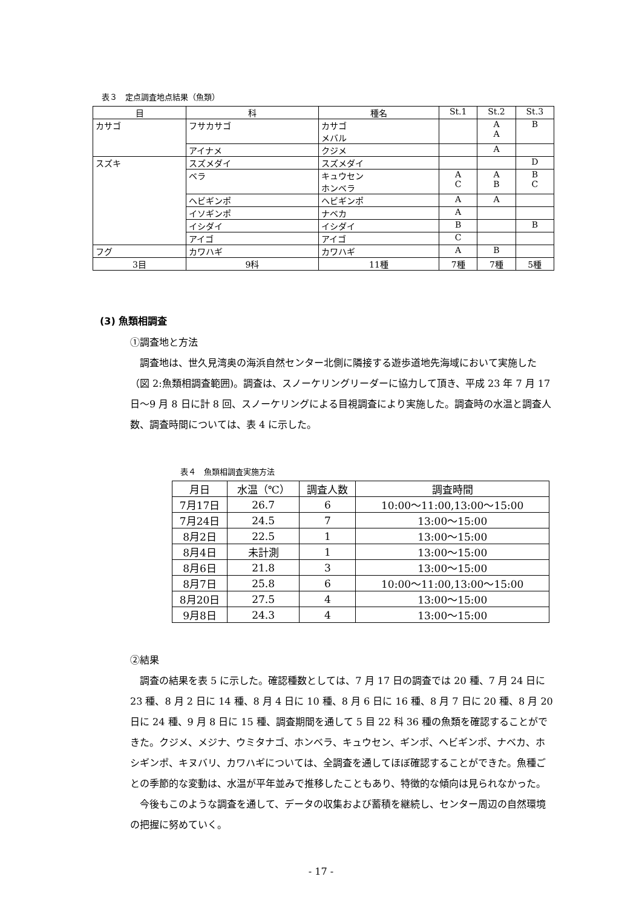表３　定点調査地点結果（魚類）
| 目 | 科 | 種名 | St.1 | St.2 | St.3 |
| --- | --- | --- | --- | --- | --- |
| カサゴ | フサカサゴ | カサゴ メバル | | A A | B |
| | アイナメ | クジメ | | A | |
| スズキ | スズメダイ | スズメダイ | | | D |
| | ベラ | キュウセン ホンベラ | A C | A B | B C |
| | ヘビギンポ | ヘビギンポ | A | A | |
| | イソギンポ | ナベカ | A | | |
| | イシダイ | イシダイ | B | | B |
| | アイゴ | アイゴ | C | | |
| フグ | カワハギ | カワハギ | A | B | |
| 3目 | 9科 | 11種 | 7種 | 7種 | 5種 |
(3) 魚類相調査
①調査地と方法
調査地は、世久見湾奥の海浜自然センター北側に隣接する遊歩道地先海域において実施した（図 2:魚類相調査範囲)。調査は、スノーケリングリーダーに協力して頂き、平成 23 年 7 月 17 日～9 月 8 日に計 8 回、スノーケリングによる目視調査により実施した。調査時の水温と調査人数、調査時間については、表 4 に示した。
表４　魚類相調査実施方法
| 月日 | 水温（℃） | 調査人数 | 調査時間 |
| --- | --- | --- | --- |
| 7月17日 | 26.7 | 6 | 10:00～11:00,13:00～15:00 |
| 7月24日 | 24.5 | 7 | 13:00～15:00 |
| 8月2日 | 22.5 | 1 | 13:00～15:00 |
| 8月4日 | 未計測 | 1 | 13:00～15:00 |
| 8月6日 | 21.8 | 3 | 13:00～15:00 |
| 8月7日 | 25.8 | 6 | 10:00～11:00,13:00～15:00 |
| 8月20日 | 27.5 | 4 | 13:00～15:00 |
| 9月8日 | 24.3 | 4 | 13:00～15:00 |
②結果
調査の結果を表 5 に示した。確認種数としては、7 月 17 日の調査では 20 種、7 月 24 日に 23 種、8 月 2 日に 14 種、8 月 4 日に 10 種、8 月 6 日に 16 種、8 月 7 日に 20 種、8 月 20 日に 24 種、9 月 8 日に 15 種、調査期間を通して 5 目 22 科 36 種の魚類を確認することができた。クジメ、メジナ、ウミタナゴ、ホンベラ、キュウセン、ギンポ、ヘビギンポ、ナベカ、ホシギンポ、キヌバリ、カワハギについては、全調査を通してほぼ確認することができた。魚種ごとの季節的な変動は、水温が平年並みで推移したこともあり、特徴的な傾向は見られなかった。
今後もこのような調査を通して、データの収集および蓄積を継続し、センター周辺の自然環境の把握に努めていく。
- 17 -